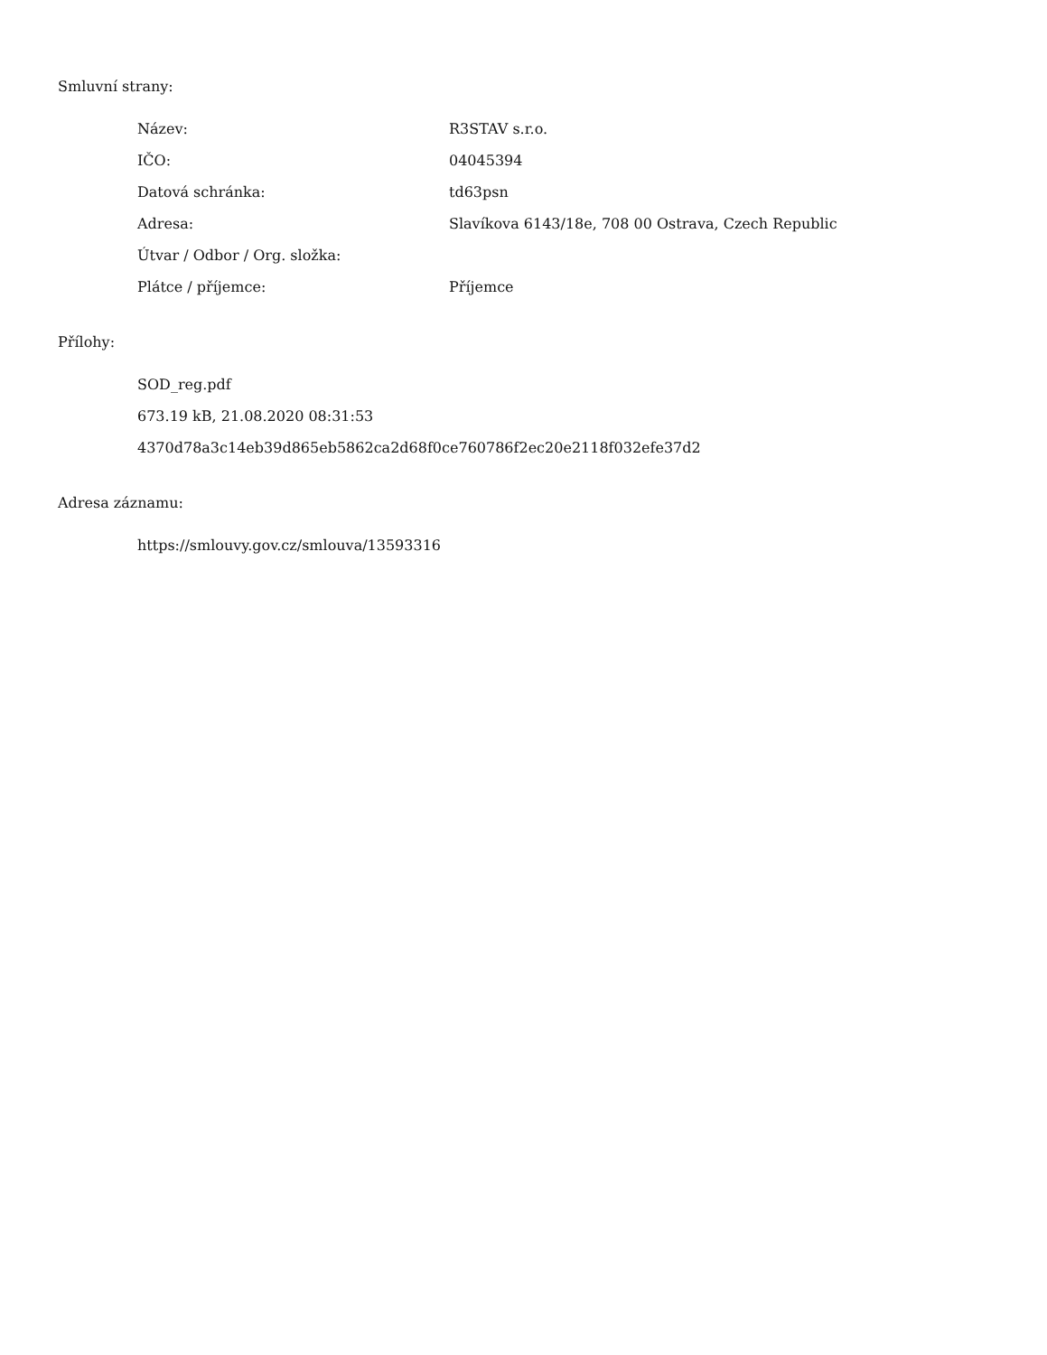Smluvní strany:
| Název: | R3STAV s.r.o. |
| IČO: | 04045394 |
| Datová schránka: | td63psn |
| Adresa: | Slavíkova 6143/18e, 708 00 Ostrava, Czech Republic |
| Útvar / Odbor / Org. složka: | |
| Plátce / příjemce: | Příjemce |
Přílohy:
SOD_reg.pdf
673.19 kB, 21.08.2020 08:31:53
4370d78a3c14eb39d865eb5862ca2d68f0ce760786f2ec20e2118f032efe37d2
Adresa záznamu:
https://smlouvy.gov.cz/smlouva/13593316